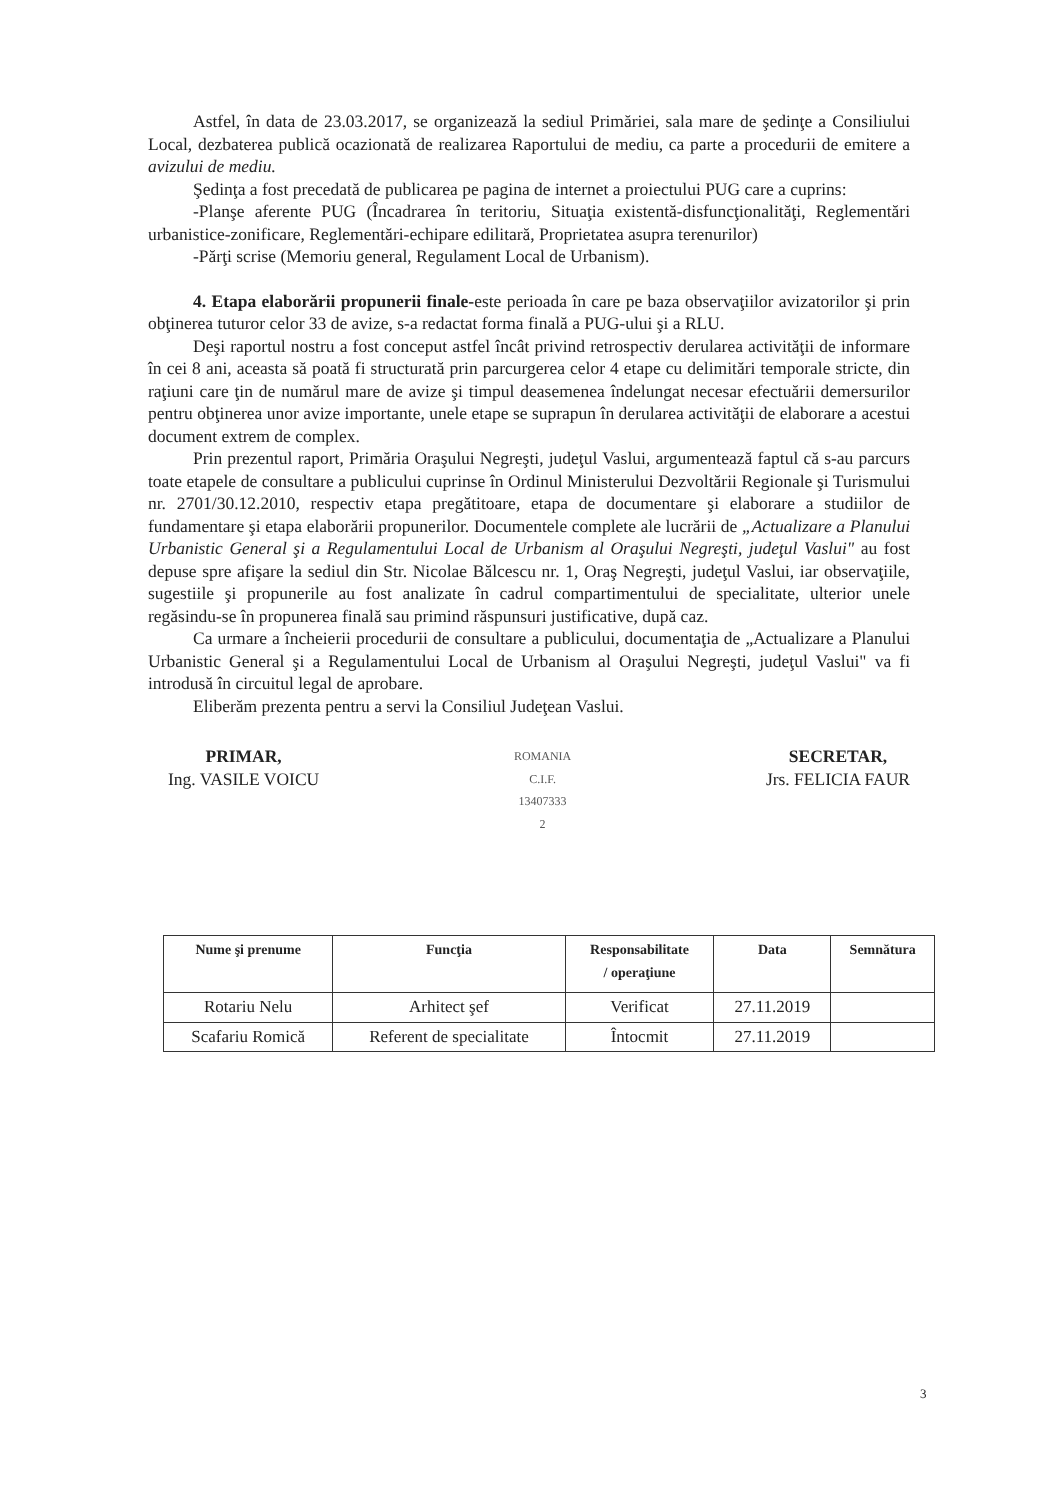Astfel, în data de 23.03.2017, se organizează la sediul Primăriei, sala mare de şedinţe a Consiliului Local, dezbaterea publică ocazionată de realizarea Raportului de mediu, ca parte a procedurii de emitere a avizului de mediu.
Şedinţa a fost precedată de publicarea pe pagina de internet a proiectului PUG care a cuprins:
-Planşe aferente PUG (Încadrarea în teritoriu, Situaţia existentă-disfuncţionalităţi, Reglementări urbanistice-zonificare, Reglementări-echipare edilitară, Proprietatea asupra terenurilor)
-Părţi scrise (Memoriu general, Regulament Local de Urbanism).
4. Etapa elaborării propunerii finale-este perioada în care pe baza observaţiilor avizatorilor şi prin obţinerea tuturor celor 33 de avize, s-a redactat forma finală a PUG-ului şi a RLU.
Deşi raportul nostru a fost conceput astfel încât privind retrospectiv derularea activităţii de informare în cei 8 ani, aceasta să poată fi structurată prin parcurgerea celor 4 etape cu delimitări temporale stricte, din raţiuni care ţin de numărul mare de avize şi timpul deasemenea îndelungat necesar efectuării demersurilor pentru obţinerea unor avize importante, unele etape se suprapun în derularea activităţii de elaborare a acestui document extrem de complex.
Prin prezentul raport, Primăria Oraşului Negreşti, judeţul Vaslui, argumentează faptul că s-au parcurs toate etapele de consultare a publicului cuprinse în Ordinul Ministerului Dezvoltării Regionale şi Turismului nr. 2701/30.12.2010, respectiv etapa pregătitoare, etapa de documentare şi elaborare a studiilor de fundamentare şi etapa elaborării propunerilor. Documentele complete ale lucrării de „Actualizare a Planului Urbanistic General şi a Regulamentului Local de Urbanism al Oraşului Negreşti, judeţul Vaslui" au fost depuse spre afişare la sediul din Str. Nicolae Bălcescu nr. 1, Oraş Negreşti, judeţul Vaslui, iar observaţiile, sugestiile şi propunerile au fost analizate în cadrul compartimentului de specialitate, ulterior unele regăsindu-se în propunerea finală sau primind răspunsuri justificative, după caz.
Ca urmare a încheierii procedurii de consultare a publicului, documentaţia de „Actualizare a Planului Urbanistic General şi a Regulamentului Local de Urbanism al Oraşului Negreşti, judeţul Vaslui" va fi introdusă în circuitul legal de aprobare.
Eliberăm prezenta pentru a servi la Consiliul Judeţean Vaslui.
PRIMAR,
Ing. VASILE VOICU
ROMANIA
C.I.F.
13407333
2
SECRETAR,
Jrs. FELICIA FAUR
| Nume şi prenume | Funcţia | Responsabilitate / operaţiune | Data | Semnătura |
| --- | --- | --- | --- | --- |
| Rotariu Nelu | Arhitect şef | Verificat | 27.11.2019 | |
| Scafariu Romică | Referent de specialitate | Întocmit | 27.11.2019 | |
3